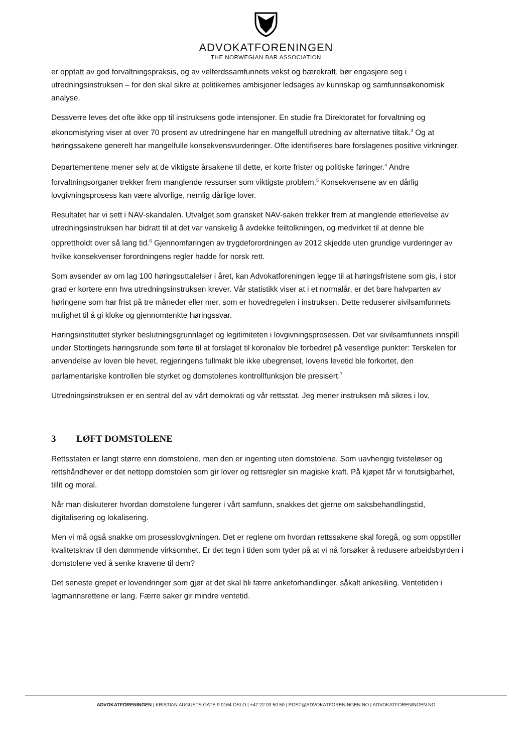ADVOKATFORENINGEN
THE NORWEGIAN BAR ASSOCIATION
er opptatt av god forvaltningspraksis, og av velferdssamfunnets vekst og bærekraft, bør engasjere seg i utredningsinstruksen – for den skal sikre at politikernes ambisjoner ledsages av kunnskap og samfunnsøkonomisk analyse.
Dessverre leves det ofte ikke opp til instruksens gode intensjoner. En studie fra Direktoratet for forvaltning og økonomistyring viser at over 70 prosent av utredningene har en mangelfull utredning av alternative tiltak.<sup>3</sup> Og at høringssakene generelt har mangelfulle konsekvensvurderinger. Ofte identifiseres bare forslagenes positive virkninger.
Departementene mener selv at de viktigste årsakene til dette, er korte frister og politiske føringer.<sup>4</sup> Andre forvaltningsorganer trekker frem manglende ressurser som viktigste problem.<sup>5</sup> Konsekvensene av en dårlig lovgivningsprosess kan være alvorlige, nemlig dårlige lover.
Resultatet har vi sett i NAV-skandalen. Utvalget som gransket NAV-saken trekker frem at manglende etterlevelse av utredningsinstruksen har bidratt til at det var vanskelig å avdekke feiltolkningen, og medvirket til at denne ble opprettholdt over så lang tid.<sup>6</sup> Gjennomføringen av trygdeforordningen av 2012 skjedde uten grundige vurderinger av hvilke konsekvenser forordningens regler hadde for norsk rett.
Som avsender av om lag 100 høringsuttalelser i året, kan Advokatforeningen legge til at høringsfristene som gis, i stor grad er kortere enn hva utredningsinstruksen krever. Vår statistikk viser at i et normalår, er det bare halvparten av høringene som har frist på tre måneder eller mer, som er hovedregelen i instruksen. Dette reduserer sivilsamfunnets mulighet til å gi kloke og gjennomtenkte høringssvar.
Høringsinstituttet styrker beslutningsgrunnlaget og legitimiteten i lovgivningsprosessen. Det var sivilsamfunnets innspill under Stortingets høringsrunde som førte til at forslaget til koronalov ble forbedret på vesentlige punkter: Terskelen for anvendelse av loven ble hevet, regjeringens fullmakt ble ikke ubegrenset, lovens levetid ble forkortet, den parlamentariske kontrollen ble styrket og domstolenes kontrollfunksjon ble presisert.<sup>7</sup>
Utredningsinstruksen er en sentral del av vårt demokrati og vår rettsstat. Jeg mener instruksen må sikres i lov.
3 LØFT DOMSTOLENE
Rettsstaten er langt større enn domstolene, men den er ingenting uten domstolene. Som uavhengig tvisteløser og rettshåndhever er det nettopp domstolen som gir lover og rettsregler sin magiske kraft. På kjøpet får vi forutsigbarhet, tillit og moral.
Når man diskuterer hvordan domstolene fungerer i vårt samfunn, snakkes det gjerne om saksbehandlingstid, digitalisering og lokalisering.
Men vi må også snakke om prosesslovgivningen. Det er reglene om hvordan rettssakene skal foregå, og som oppstiller kvalitetskrav til den dømmende virksomhet. Er det tegn i tiden som tyder på at vi nå forsøker å redusere arbeidsbyrden i domstolene ved å senke kravene til dem?
Det seneste grepet er lovendringer som gjør at det skal bli færre ankeforhandlinger, såkalt ankesiling. Ventetiden i lagmannsrettene er lang. Færre saker gir mindre ventetid.
ADVOKATFORENINGEN | KRISTIAN AUGUSTS GATE 9 0164 OSLO | +47 22 03 50 50 | POST@ADVOKATFORENINGEN.NO | ADVOKATFORENINGEN.NO